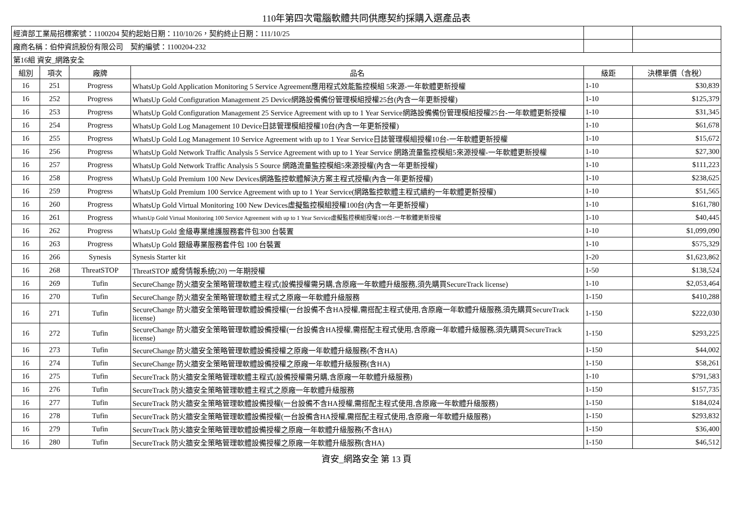110年第四次電腦軟體共同供應契約採購入選產品表
| 經濟部工業局招標案號：1100204 契約起始日期：110/10/26，契約終止日期：111/10/25 | | | | | |
| 廠商名稱：伯仲資訊股份有限公司 契約編號：1100204-232 | | | | | |
| 第16組 資安_網路安全 | | | | | |
| 組別 | 項次 | 廠牌 | 品名 | 級距 | 決標單價（含稅） |
| 16 | 251 | Progress | WhatsUp Gold Application Monitoring 5 Service Agreement應用程式效能監控模組 5來源-一年軟體更新授權 | 1-10 | $30,839 |
| 16 | 252 | Progress | WhatsUp Gold Configuration Management 25 Device網路設備備份管理模組授權25台(內含一年更新授權) | 1-10 | $125,379 |
| 16 | 253 | Progress | WhatsUp Gold Configuration Management 25 Service Agreement with up to 1 Year Service網路設備備份管理模組授權25台-一年軟體更新授權 | 1-10 | $31,345 |
| 16 | 254 | Progress | WhatsUp Gold Log Management 10 Device日誌管理模組授權10台(內含一年更新授權) | 1-10 | $61,678 |
| 16 | 255 | Progress | WhatsUp Gold Log Management 10 Service Agreement with up to 1 Year Service日誌管理模組授權10台-一年軟體更新授權 | 1-10 | $15,672 |
| 16 | 256 | Progress | WhatsUp Gold Network Traffic Analysis 5 Service Agreement with up to 1 Year Service 網路流量監控模組5來源授權-一年軟體更新授權 | 1-10 | $27,300 |
| 16 | 257 | Progress | WhatsUp Gold Network Traffic Analysis 5 Source 網路流量監控模組5來源授權(內含一年更新授權) | 1-10 | $111,223 |
| 16 | 258 | Progress | WhatsUp Gold Premium 100 New Devices網路監控軟體解決方案主程式授權(內含一年更新授權) | 1-10 | $238,625 |
| 16 | 259 | Progress | WhatsUp Gold Premium 100 Service Agreement with up to 1 Year Service(網路監控軟體主程式續約一年軟體更新授權) | 1-10 | $51,565 |
| 16 | 260 | Progress | WhatsUp Gold Virtual Monitoring 100 New Devices虛擬監控模組授權100台(內含一年更新授權) | 1-10 | $161,780 |
| 16 | 261 | Progress | WhatsUp Gold Virtual Monitoring 100 Service Agreement with up to 1 Year Service虛擬監控模組授權100台-一年軟體更新授權 | 1-10 | $40,445 |
| 16 | 262 | Progress | WhatsUp Gold 金級專業維護服務套件包300 台裝置 | 1-10 | $1,099,090 |
| 16 | 263 | Progress | WhatsUp Gold 銀級專業服務套件包 100 台裝置 | 1-10 | $575,329 |
| 16 | 266 | Synesis | Synesis Starter kit | 1-20 | $1,623,862 |
| 16 | 268 | ThreatSTOP | ThreatSTOP 威脅情報系統(20) 一年期授權 | 1-50 | $138,524 |
| 16 | 269 | Tufin | SecureChange 防火牆安全策略管理軟體主程式(設備授權需另購,含原廠一年軟體升級服務,須先購買SecureTrack license) | 1-10 | $2,053,464 |
| 16 | 270 | Tufin | SecureChange 防火牆安全策略管理軟體主程式之原廠一年軟體升級服務 | 1-150 | $410,288 |
| 16 | 271 | Tufin | SecureChange 防火牆安全策略管理軟體設備授權(一台設備不含HA授權,需搭配主程式使用,含原廠一年軟體升級服務,須先購買SecureTrack license) | 1-150 | $222,030 |
| 16 | 272 | Tufin | SecureChange 防火牆安全策略管理軟體設備授權(一台設備含HA授權,需搭配主程式使用,含原廠一年軟體升級服務,須先購買SecureTrack license) | 1-150 | $293,225 |
| 16 | 273 | Tufin | SecureChange 防火牆安全策略管理軟體設備授權之原廠一年軟體升級服務(不含HA) | 1-150 | $44,002 |
| 16 | 274 | Tufin | SecureChange 防火牆安全策略管理軟體設備授權之原廠一年軟體升級服務(含HA) | 1-150 | $58,261 |
| 16 | 275 | Tufin | SecureTrack 防火牆安全策略管理軟體主程式(設備授權需另購,含原廠一年軟體升級服務) | 1-10 | $791,583 |
| 16 | 276 | Tufin | SecureTrack 防火牆安全策略管理軟體主程式之原廠一年軟體升級服務 | 1-150 | $157,735 |
| 16 | 277 | Tufin | SecureTrack 防火牆安全策略管理軟體設備授權(一台設備不含HA授權,需搭配主程式使用,含原廠一年軟體升級服務) | 1-150 | $184,024 |
| 16 | 278 | Tufin | SecureTrack 防火牆安全策略管理軟體設備授權(一台設備含HA授權,需搭配主程式使用,含原廠一年軟體升級服務) | 1-150 | $293,832 |
| 16 | 279 | Tufin | SecureTrack 防火牆安全策略管理軟體設備授權之原廠一年軟體升級服務(不含HA) | 1-150 | $36,400 |
| 16 | 280 | Tufin | SecureTrack 防火牆安全策略管理軟體設備授權之原廠一年軟體升級服務(含HA) | 1-150 | $46,512 |
資安_網路安全 第 13 頁